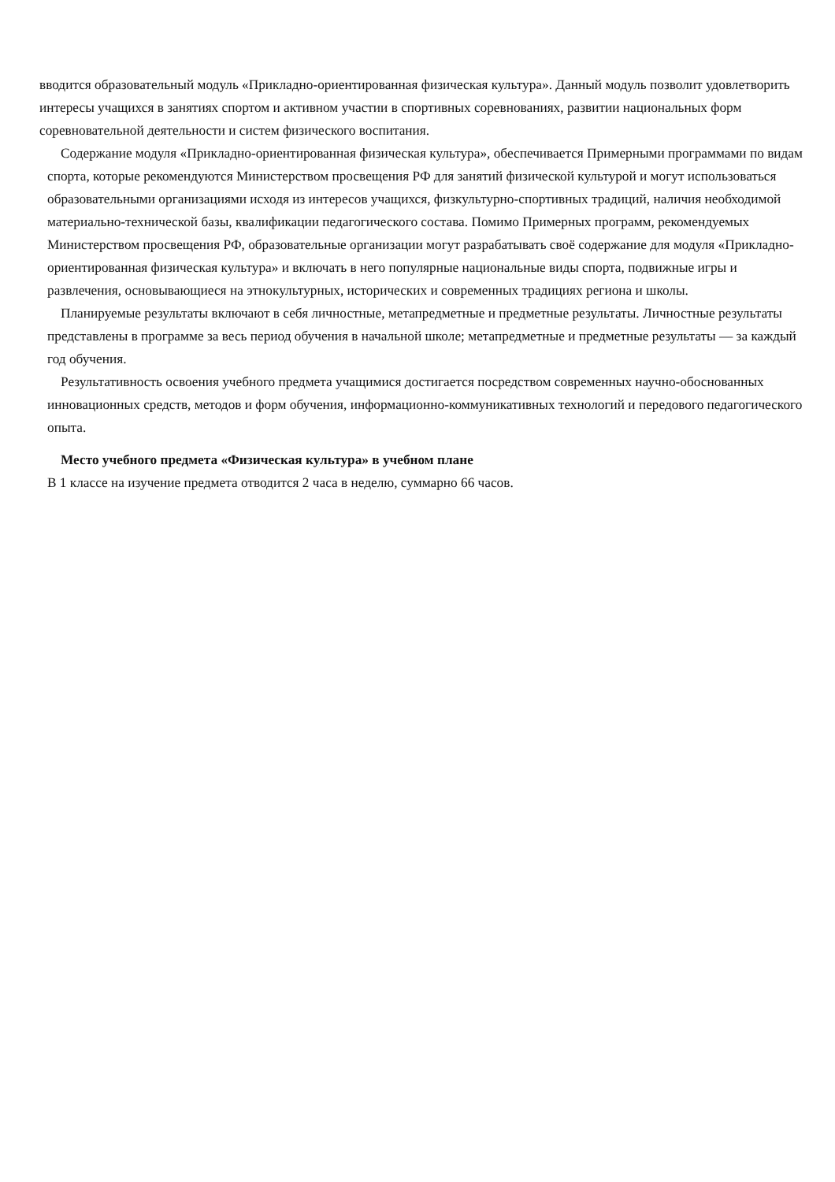вводится образовательный модуль «Прикладно-ориентированная физическая культура». Данный модуль позволит удовлетворить интересы учащихся в занятиях спортом и активном участии в спортивных соревнованиях, развитии национальных форм соревновательной деятельности и систем физического воспитания.
Содержание модуля «Прикладно-ориентированная физическая культура», обеспечивается Примерными программами по видам спорта, которые рекомендуются Министерством просвещения РФ для занятий физической культурой и могут использоваться образовательными организациями исходя из интересов учащихся, физкультурно-спортивных традиций, наличия необходимой материально-технической базы, квалификации педагогического состава. Помимо Примерных программ, рекомендуемых Министерством просвещения РФ, образовательные организации могут разрабатывать своё содержание для модуля «Прикладно-ориентированная физическая культура» и включать в него популярные национальные виды спорта, подвижные игры и развлечения, основывающиеся на этнокультурных, исторических и современных традициях региона и школы.
Планируемые результаты включают в себя личностные, метапредметные и предметные результаты. Личностные результаты представлены в программе за весь период обучения в начальной школе; метапредметные и предметные результаты — за каждый год обучения.
Результативность освоения учебного предмета учащимися достигается посредством современных научно-обоснованных инновационных средств, методов и форм обучения, информационно-коммуникативных технологий и передового педагогического опыта.
Место учебного предмета «Физическая культура» в учебном плане
В 1 классе на изучение предмета отводится 2 часа в неделю, суммарно 66 часов.